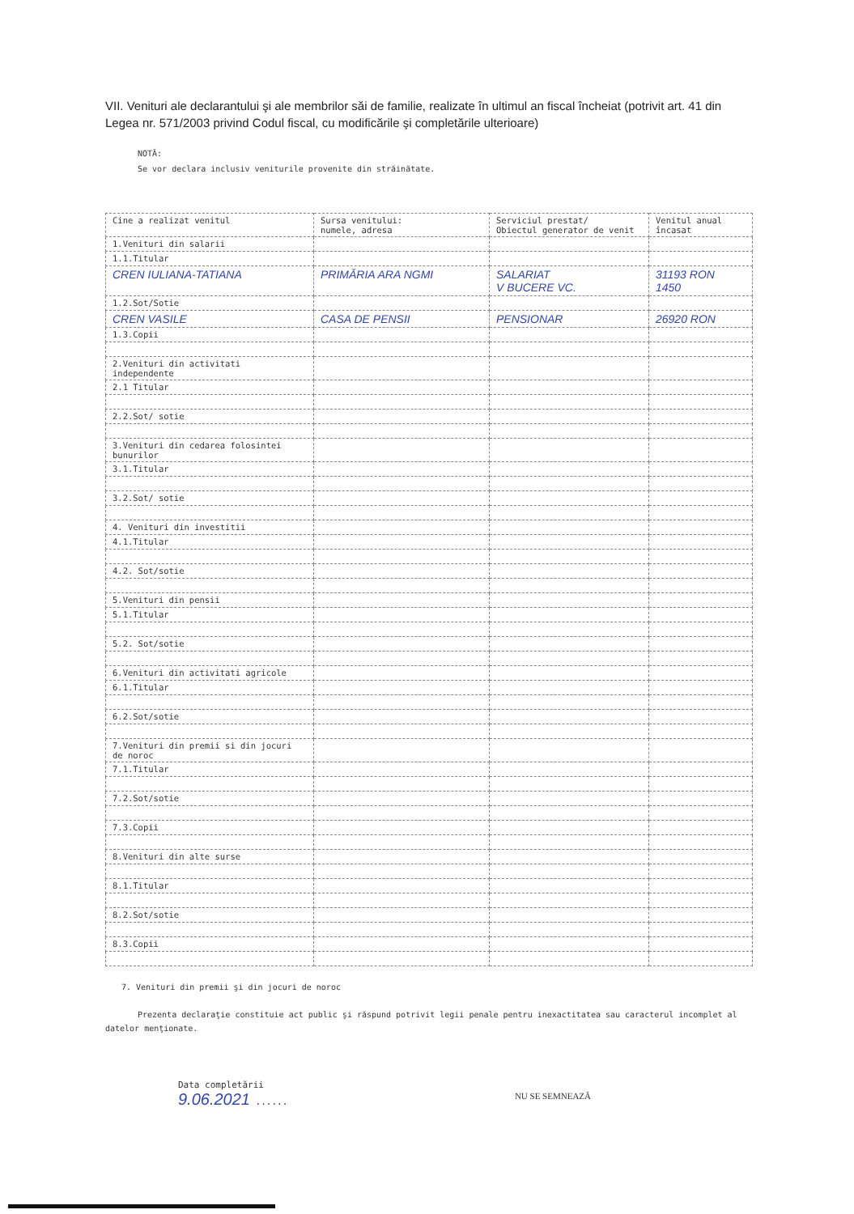VII. Venituri ale declarantului şi ale membrilor săi de familie, realizate în ultimul an fiscal încheiat (potrivit art. 41 din Legea nr. 571/2003 privind Codul fiscal, cu modificările şi completările ulterioare)
NOTĂ:
Se vor declara inclusiv veniturile provenite din străinătate.
| Cine a realizat venitul | Sursa venitului: numele, adresa | Serviciul prestat/ Obiectul generator de venit | Venitul anual încasat |
| --- | --- | --- | --- |
| 1.Venituri din salarii | | | |
| 1.1.Titular | | | |
| CREN IULIANA-TATIANA | PRIMĂRIA ARA NGMI | SALARIAT V BUCERE VC. | 31193 RON 1450 |
| 1.2.Sot/Sotie | | | |
| CREN VASILE | CASA DE PENSII | PENSIONAR | 26920 RON |
| 1.3.Copii | | | |
| 2.Venituri din activitati independente | | | |
| 2.1 Titular | | | |
| 2.2.Sot/ sotie | | | |
| 3.Venituri din cedarea folosintei bunurilor | | | |
| 3.1.Titular | | | |
| 3.2.Sot/ sotie | | | |
| 4. Venituri din investitii | | | |
| 4.1.Titular | | | |
| 4.2. Sot/sotie | | | |
| 5.Venituri din pensii | | | |
| 5.1.Titular | | | |
| 5.2. Sot/sotie | | | |
| 6.Venituri din activitati agricole | | | |
| 6.1.Titular | | | |
| 6.2.Sot/sotie | | | |
| 7.Venituri din premii si din jocuri de noroc | | | |
| 7.1.Titular | | | |
| 7.2.Sot/sotie | | | |
| 7.3.Copii | | | |
| 8.Venituri din alte surse | | | |
| 8.1.Titular | | | |
| 8.2.Sot/sotie | | | |
| 8.3.Copii | | | |
7. Venituri din premii şi din jocuri de noroc
Prezenta declaraţie constituie act public şi răspund potrivit legii penale pentru inexactitatea sau caracterul incomplet al datelor menţionate.
Data completării
9.06.2021 ......
NU SE SEMNEAZĂ